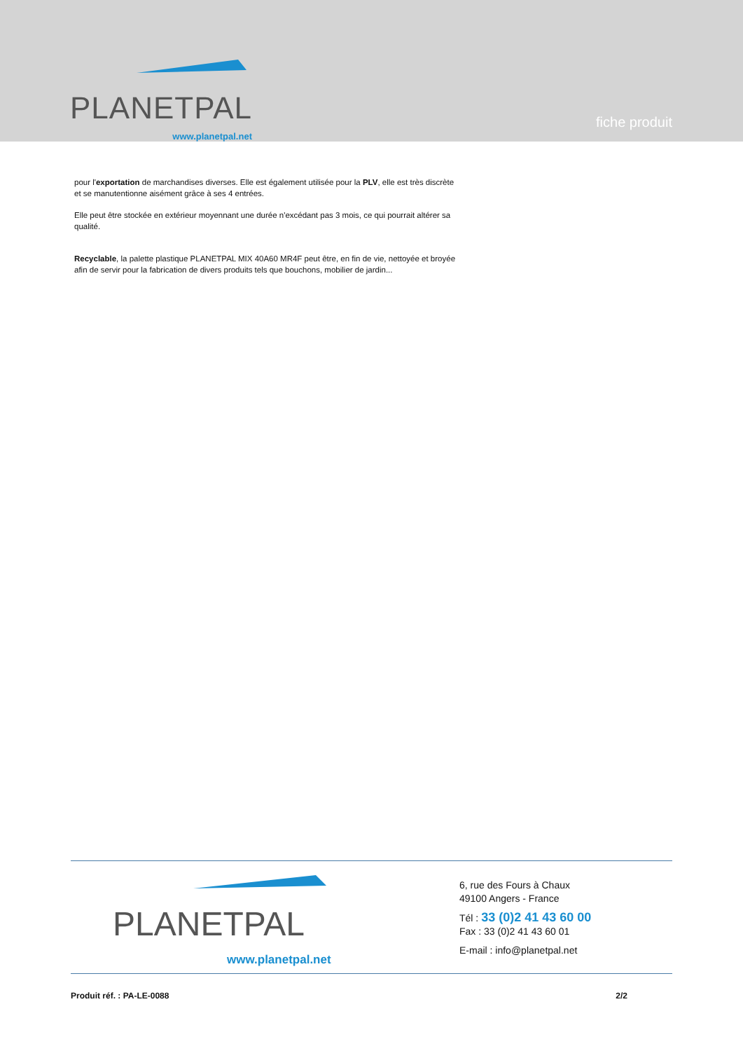PLANETPAL
www.planetpal.net
fiche produit
pour l'exportation de marchandises diverses. Elle est également utilisée pour la PLV, elle est très discrète et se manutentionne aisément grâce à ses 4 entrées.
Elle peut être stockée en extérieur moyennant une durée n'excédant pas 3 mois, ce qui pourrait altérer sa qualité.
Recyclable, la palette plastique PLANETPAL MIX 40A60 MR4F peut être, en fin de vie, nettoyée et broyée afin de servir pour la fabrication de divers produits tels que bouchons, mobilier de jardin...
PLANETPAL
www.planetpal.net
6, rue des Fours à Chaux
49100 Angers - France
Tél : 33 (0)2 41 43 60 00
Fax : 33 (0)2 41 43 60 01
E-mail : info@planetpal.net
Produit réf. : PA-LE-0088 2/2